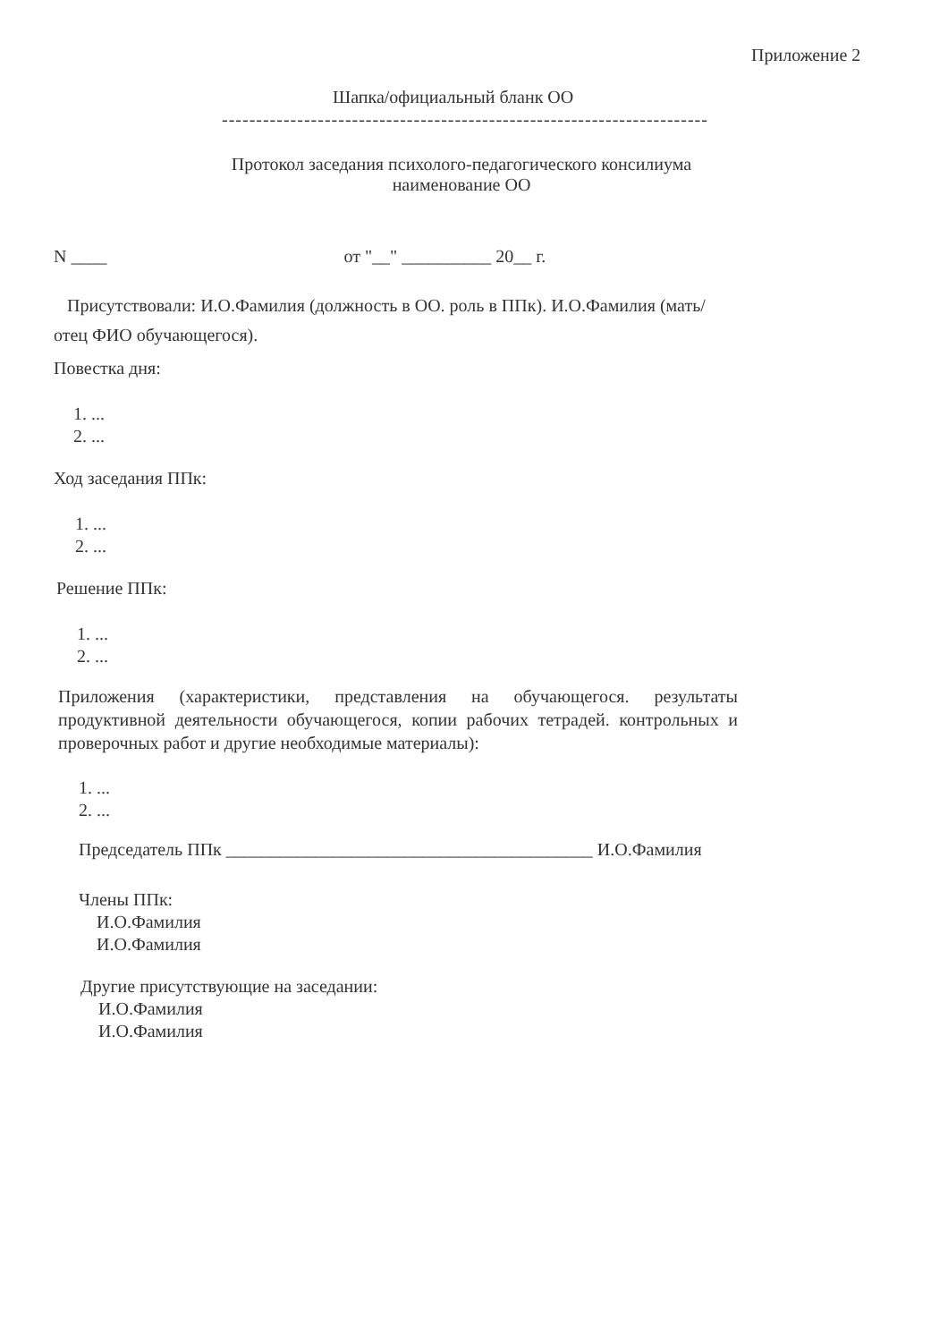Приложение 2
Шапка/официальный бланк ОО
-----------------------------------------------------------------------
Протокол заседания психолого-педагогического консилиума
наименование ОО
N ____ от "__" __________ 20__ г.
Присутствовали: И.О.Фамилия (должность в ОО. роль в ППк). И.О.Фамилия (мать/отец ФИО обучающегося).
Повестка дня:
1. ...
2. ...
Ход заседания ППк:
1. ...
2. ...
Решение ППк:
1. ...
2. ...
Приложения (характеристики, представления на обучающегося. результаты продуктивной деятельности обучающегося, копии рабочих тетрадей. контрольных и проверочных работ и другие необходимые материалы):
1. ...
2. ...
Председатель ППк _________________________________________ И.О.Фамилия
Члены ППк:
И.О.Фамилия
И.О.Фамилия
Другие присутствующие на заседании:
И.О.Фамилия
И.О.Фамилия